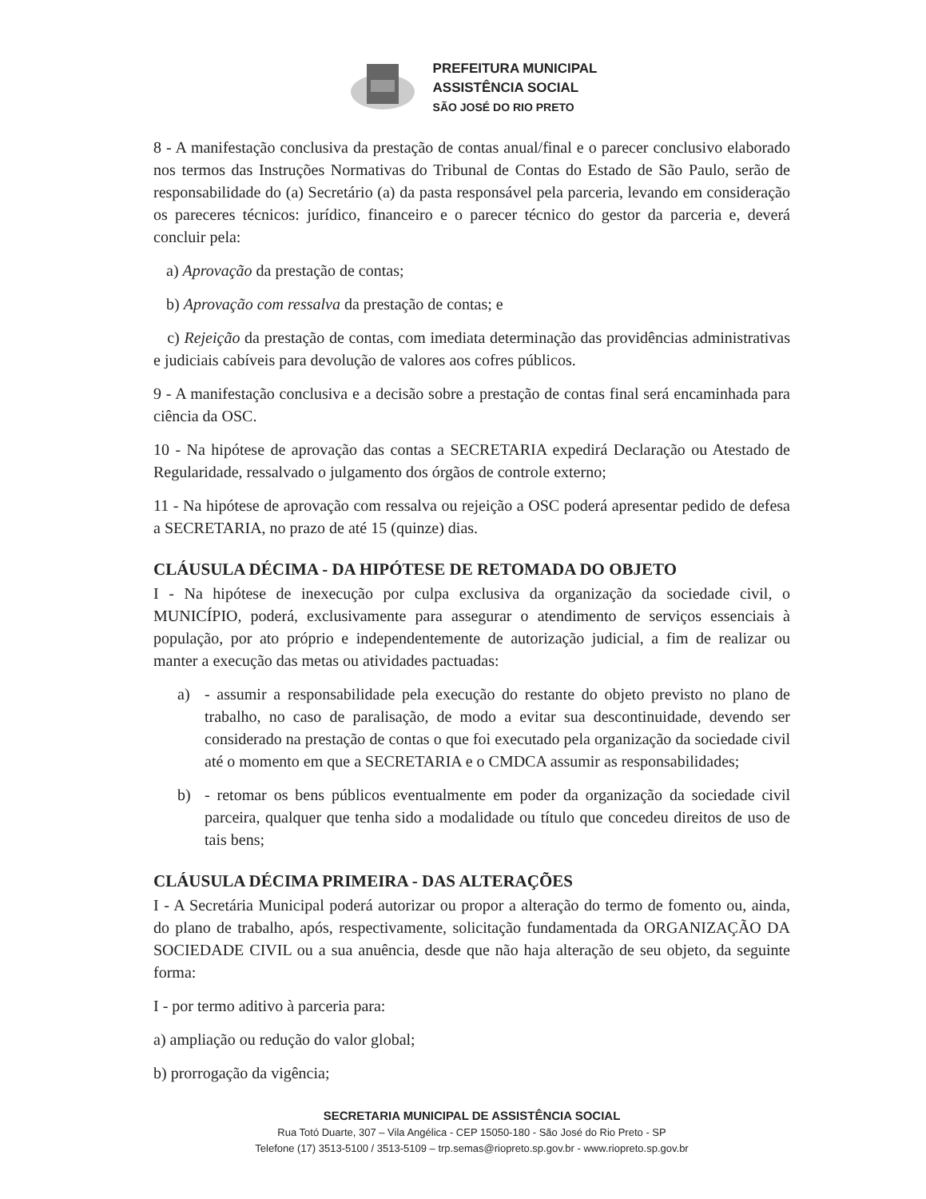PREFEITURA MUNICIPAL
ASSISTÊNCIA SOCIAL
SÃO JOSÉ DO RIO PRETO
8 - A manifestação conclusiva da prestação de contas anual/final e o parecer conclusivo elaborado nos termos das Instruções Normativas do Tribunal de Contas do Estado de São Paulo, serão de responsabilidade do (a) Secretário (a) da pasta responsável pela parceria, levando em consideração os pareceres técnicos: jurídico, financeiro e o parecer técnico do gestor da parceria e, deverá concluir pela:
a) Aprovação da prestação de contas;
b) Aprovação com ressalva da prestação de contas; e
c) Rejeição da prestação de contas, com imediata determinação das providências administrativas e judiciais cabíveis para devolução de valores aos cofres públicos.
9 - A manifestação conclusiva e a decisão sobre a prestação de contas final será encaminhada para ciência da OSC.
10 - Na hipótese de aprovação das contas a SECRETARIA expedirá Declaração ou Atestado de Regularidade, ressalvado o julgamento dos órgãos de controle externo;
11 - Na hipótese de aprovação com ressalva ou rejeição a OSC poderá apresentar pedido de defesa a SECRETARIA, no prazo de até 15 (quinze) dias.
CLÁUSULA DÉCIMA - DA HIPÓTESE DE RETOMADA DO OBJETO
I - Na hipótese de inexecução por culpa exclusiva da organização da sociedade civil, o MUNICÍPIO, poderá, exclusivamente para assegurar o atendimento de serviços essenciais à população, por ato próprio e independentemente de autorização judicial, a fim de realizar ou manter a execução das metas ou atividades pactuadas:
a) - assumir a responsabilidade pela execução do restante do objeto previsto no plano de trabalho, no caso de paralisação, de modo a evitar sua descontinuidade, devendo ser considerado na prestação de contas o que foi executado pela organização da sociedade civil até o momento em que a SECRETARIA e o CMDCA assumir as responsabilidades;
b) - retomar os bens públicos eventualmente em poder da organização da sociedade civil parceira, qualquer que tenha sido a modalidade ou título que concedeu direitos de uso de tais bens;
CLÁUSULA DÉCIMA PRIMEIRA - DAS ALTERAÇÕES
I - A Secretária Municipal poderá autorizar ou propor a alteração do termo de fomento ou, ainda, do plano de trabalho, após, respectivamente, solicitação fundamentada da ORGANIZAÇÃO DA SOCIEDADE CIVIL ou a sua anuência, desde que não haja alteração de seu objeto, da seguinte forma:
I - por termo aditivo à parceria para:
a) ampliação ou redução do valor global;
b) prorrogação da vigência;
SECRETARIA MUNICIPAL DE ASSISTÊNCIA SOCIAL
Rua Totó Duarte, 307 – Vila Angélica - CEP 15050-180 - São José do Rio Preto - SP
Telefone (17) 3513-5100 / 3513-5109 – trp.semas@riopreto.sp.gov.br - www.riopreto.sp.gov.br